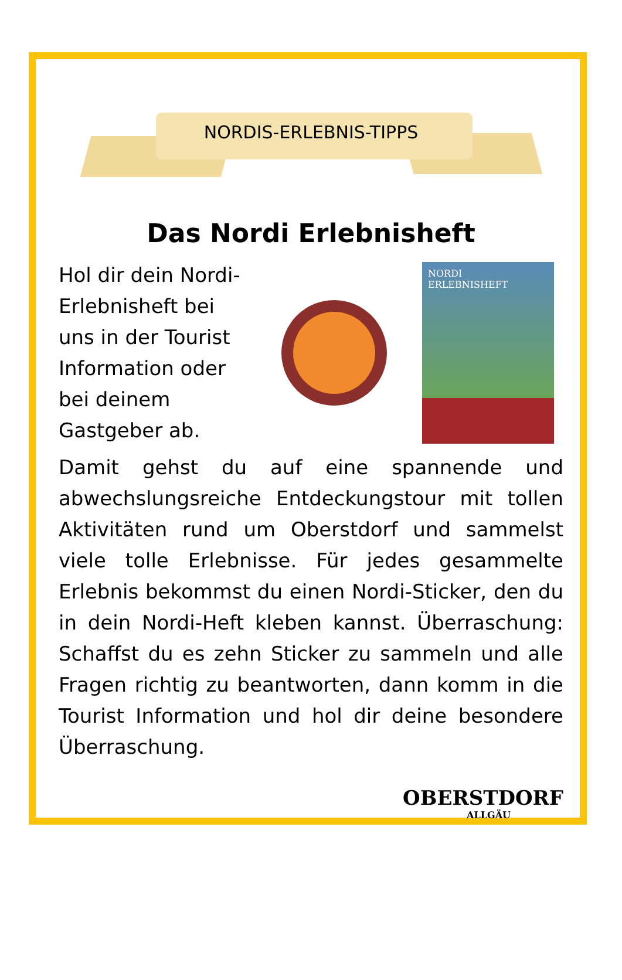NORDIS-ERLEBNIS-TIPPS
Das Nordi Erlebnisheft
Hol dir dein Nordi-Erlebnisheft bei uns in der Tourist Information oder bei deinem Gastgeber ab.
NORDI
ERLEBNISHEFT
Damit gehst du auf eine spannende und abwechslungsreiche Entdeckungstour mit tollen Aktivitäten rund um Oberstdorf und sammelst viele tolle Erlebnisse. Für jedes gesammelte Erlebnis bekommst du einen Nordi-Sticker, den du in dein Nordi-Heft kleben kannst. Überraschung: Schaffst du es zehn Sticker zu sammeln und alle Fragen richtig zu beantworten, dann komm in die Tourist Information und hol dir deine besondere Überraschung.
OBERSTDORF
ALLGÄU